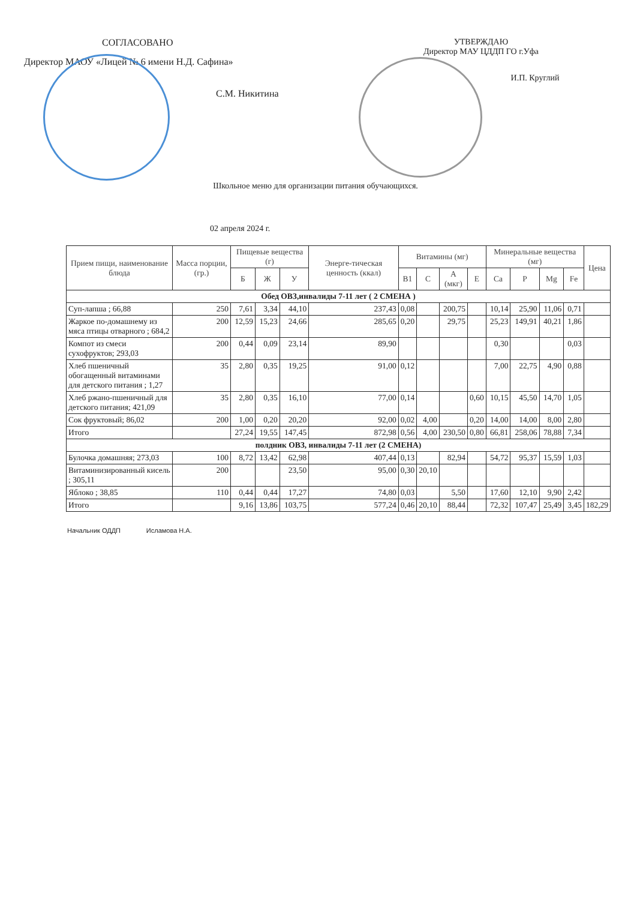СОГЛАСОВАНО
Директор МАОУ «Лицей № 6 имени Н.Д. Сафина»
С.М. Никитина
УТВЕРЖДАЮ
Директор МАУ ЦДДП ГО г.Уфа
И.П. Круглий
Школьное меню для организации питания обучающихся.
02 апреля 2024 г.
| Прием пищи, наименование блюда | Масса порции, (гр.) | Пищевые вещества (г) | | | Энерге-тическая ценность (ккал) | Витамины (мг) | | | | Минеральные вещества (мг) | | | | Цена |
| --- | --- | --- | --- | --- | --- | --- | --- | --- | --- | --- | --- | --- | --- | --- |
| | | Б | Ж | У | | B1 | C | A (мкг) | E | Ca | P | Mg | Fe | |
| Обед ОВЗ,инвалиды 7-11 лет ( 2 СМЕНА ) | | | | | | | | | | | | | | |
| Суп-лапша ; 66,88 | 250 | 7,61 | 3,34 | 44,10 | 237,43 | 0,08 | | 200,75 | | 10,14 | 25,90 | 11,06 | 0,71 | |
| Жаркое по-домашнему из мяса птицы отварного ; 684,2 | 200 | 12,59 | 15,23 | 24,66 | 285,65 | 0,20 | | 29,75 | | 25,23 | 149,91 | 40,21 | 1,86 | |
| Компот из смеси сухофруктов; 293,03 | 200 | 0,44 | 0,09 | 23,14 | 89,90 | | | | | 0,30 | | | 0,03 | |
| Хлеб пшеничный обогащенный витаминами для детского питания ; 1,27 | 35 | 2,80 | 0,35 | 19,25 | 91,00 | 0,12 | | | | 7,00 | 22,75 | 4,90 | 0,88 | |
| Хлеб ржано-пшеничный для детского питания; 421,09 | 35 | 2,80 | 0,35 | 16,10 | 77,00 | 0,14 | | | 0,60 | 10,15 | 45,50 | 14,70 | 1,05 | |
| Сок фруктовый; 86,02 | 200 | 1,00 | 0,20 | 20,20 | 92,00 | 0,02 | 4,00 | | 0,20 | 14,00 | 14,00 | 8,00 | 2,80 | |
| Итого | | 27,24 | 19,55 | 147,45 | 872,98 | 0,56 | 4,00 | 230,50 | 0,80 | 66,81 | 258,06 | 78,88 | 7,34 | |
| полдник ОВЗ, инвалиды 7-11 лет (2 СМЕНА) | | | | | | | | | | | | | | |
| Булочка домашняя; 273,03 | 100 | 8,72 | 13,42 | 62,98 | 407,44 | 0,13 | | 82,94 | | 54,72 | 95,37 | 15,59 | 1,03 | |
| Витаминизированный кисель ; 305,11 | 200 | | | 23,50 | 95,00 | 0,30 | 20,10 | | | | | | | |
| Яблоко ; 38,85 | 110 | 0,44 | 0,44 | 17,27 | 74,80 | 0,03 | | 5,50 | | 17,60 | 12,10 | 9,90 | 2,42 | |
| Итого | | 9,16 | 13,86 | 103,75 | 577,24 | 0,46 | 20,10 | 88,44 | | 72,32 | 107,47 | 25,49 | 3,45 | 182,29 |
Начальник ОДДП Исламова Н.А.